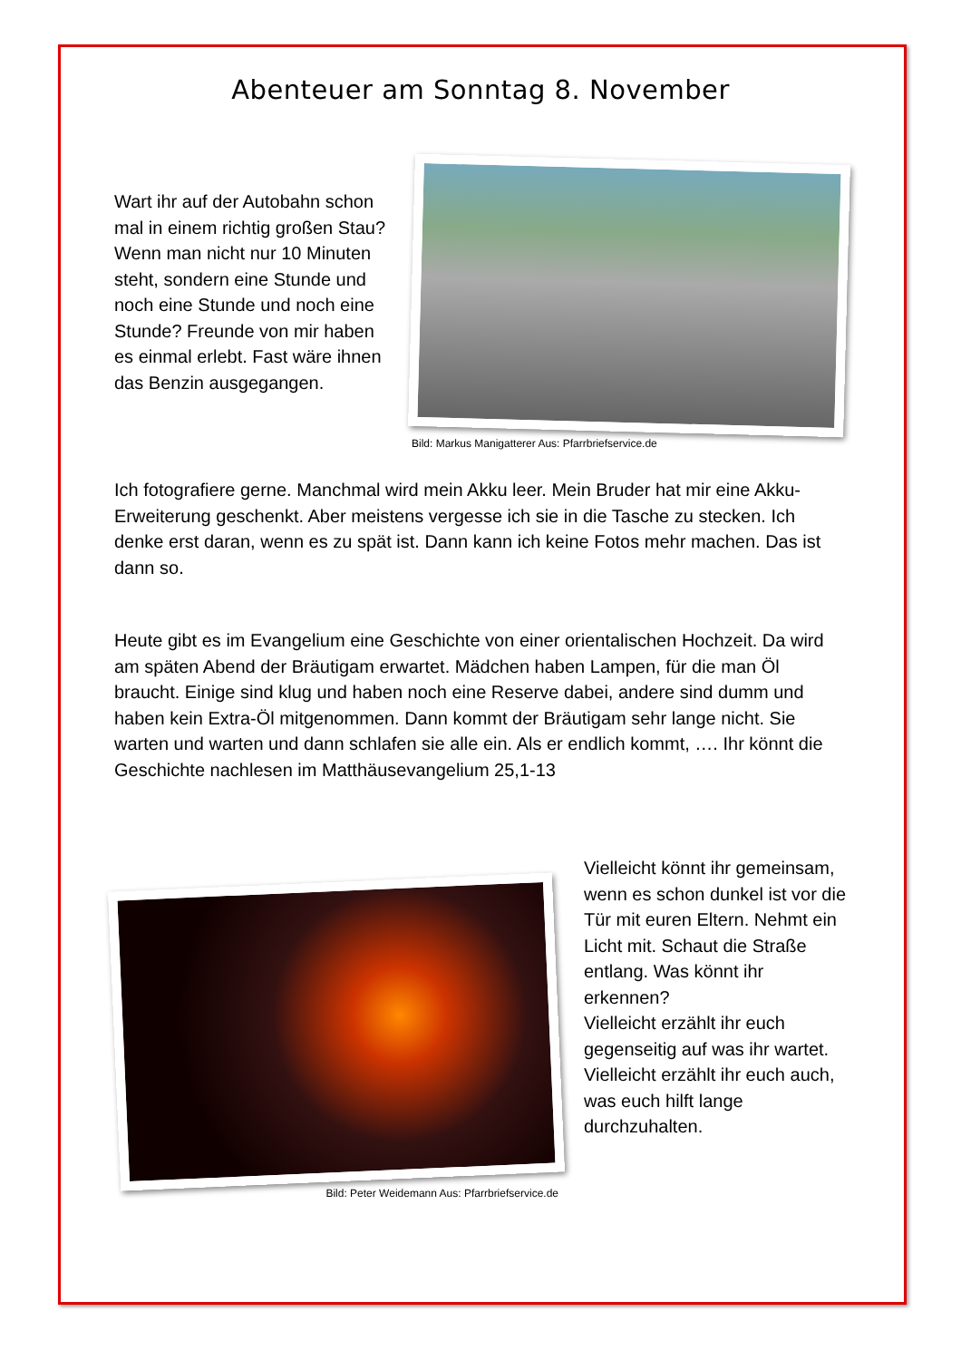Abenteuer am Sonntag 8. November
Wart ihr auf der Autobahn schon mal in einem richtig großen Stau? Wenn man nicht nur 10 Minuten steht, sondern eine Stunde und noch eine Stunde und noch eine Stunde? Freunde von mir haben es einmal erlebt. Fast wäre ihnen das Benzin ausgegangen.
Bild: Markus Manigatterer Aus: Pfarrbriefservice.de
Ich fotografiere gerne. Manchmal wird mein Akku leer. Mein Bruder hat mir eine Akku-Erweiterung geschenkt. Aber meistens vergesse ich sie in die Tasche zu stecken. Ich denke erst daran, wenn es zu spät ist. Dann kann ich keine Fotos mehr machen. Das ist dann so.
Heute gibt es im Evangelium eine Geschichte von einer orientalischen Hochzeit. Da wird am späten Abend der Bräutigam erwartet. Mädchen haben Lampen, für die man Öl braucht. Einige sind klug und haben noch eine Reserve dabei, andere sind dumm und haben kein Extra-Öl mitgenommen. Dann kommt der Bräutigam sehr lange nicht. Sie warten und warten und dann schlafen sie alle ein. Als er endlich kommt, …. Ihr könnt die Geschichte nachlesen im Matthäusevangelium 25,1-13
Bild: Peter Weidemann Aus: Pfarrbriefservice.de
Vielleicht könnt ihr gemeinsam, wenn es schon dunkel ist vor die Tür mit euren Eltern. Nehmt ein Licht mit. Schaut die Straße entlang. Was könnt ihr erkennen?
Vielleicht erzählt ihr euch gegenseitig auf was ihr wartet.
Vielleicht erzählt ihr euch auch, was euch hilft lange durchzuhalten.